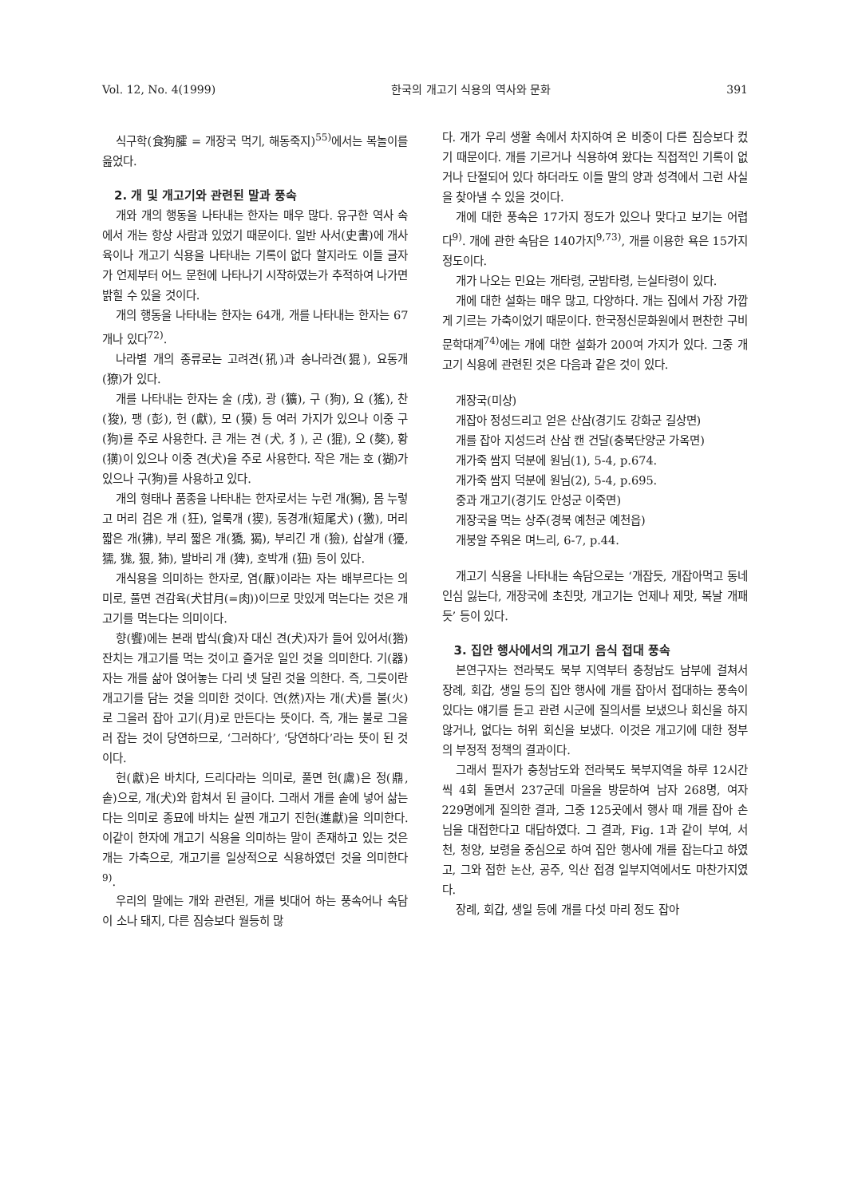Vol. 12, No. 4(1999) 한국의 개고기 식용의 역사와 문화 391
식구학(食狗臛 = 개장국 먹기, 해동죽지)<sup>55)</sup>에서는 복놀이를 읊었다.
2. 개 및 개고기와 관련된 말과 풍속
개와 개의 행동을 나타내는 한자는 매우 많다. 유구한 역사 속에서 개는 항상 사람과 있었기 때문이다. 일반 사서(史書)에 개사육이나 개고기 식용을 나타내는 기록이 없다 할지라도 이들 글자가 언제부터 어느 문헌에 나타나기 시작하였는가 추적하여 나가면 밝힐 수 있을 것이다.
개의 행동을 나타내는 한자는 64개, 개를 나타내는 한자는 67개나 있다<sup>72)</sup>.
나라별 개의 종류로는 고려견(犼)과 송나라견(猑), 요동개 (獠)가 있다.
개를 나타내는 한자는 술 (戌), 광 (獷), 구 (狗), 요 (猺), 찬 (狻), 팽 (彭), 헌 (獻), 모 (獏) 등 여러 가지가 있으나 이중 구(狗)를 주로 사용한다. 큰 개는 견 (犬, 犭), 곤 (猑), 오 (獒), 황 (獚)이 있으나 이중 견(犬)을 주로 사용한다. 작은 개는 호 (猢)가 있으나 구(狗)를 사용하고 있다.
개의 형태나 품종을 나타내는 한자로서는 누런 개(獡), 몸 누렇고 머리 검은 개 (狂), 얼룩개 (猰), 동경개(短尾犬) (獥), 머리 짧은 개(狒), 부리 짧은 개(獢, 猲), 부리긴 개 (獫), 삽살개 (獶, 獳, 狵, 狠, 犻), 발바리 개 (猈), 호박개 (狃) 등이 있다.
개식용을 의미하는 한자로, 염(厭)이라는 자는 배부르다는 의미로, 풀면 견감육(犬甘月(=肉))이므로 맛있게 먹는다는 것은 개고기를 먹는다는 의미이다.
향(饗)에는 본래 밥식(食)자 대신 견(犬)자가 들어 있어서(㹾) 잔치는 개고기를 먹는 것이고 즐거운 일인 것을 의미한다. 기(器)자는 개를 삶아 얹어놓는 다리 넷 달린 것을 의한다. 즉, 그릇이란 개고기를 담는 것을 의미한 것이다. 연(然)자는 개(犬)를 불(火)로 그을러 잡아 고기(月)로 만든다는 뜻이다. 즉, 개는 불로 그을러 잡는 것이 당연하므로, ‘그러하다’, ‘당연하다’라는 뜻이 된 것이다.
헌(獻)은 바치다, 드리다라는 의미로, 풀면 헌(鬳)은 정(鼎, 솥)으로, 개(犬)와 합쳐서 된 글이다. 그래서 개를 솥에 넣어 삶는다는 의미로 종묘에 바치는 살찐 개고기 진헌(進獻)을 의미한다. 이같이 한자에 개고기 식용을 의미하는 말이 존재하고 있는 것은 개는 가축으로, 개고기를 일상적으로 식용하였던 것을 의미한다<sup>9)</sup>.
우리의 말에는 개와 관련된, 개를 빗대어 하는 풍속어나 속담이 소나 돼지, 다른 짐승보다 월등히 많
다. 개가 우리 생활 속에서 차지하여 온 비중이 다른 짐승보다 컸기 때문이다. 개를 기르거나 식용하여 왔다는 직접적인 기록이 없거나 단절되어 있다 하더라도 이들 말의 양과 성격에서 그런 사실을 찾아낼 수 있을 것이다.
개에 대한 풍속은 17가지 정도가 있으나 맞다고 보기는 어렵다<sup>9)</sup>. 개에 관한 속담은 140가지<sup>9,73)</sup>, 개를 이용한 욕은 15가지 정도이다.
개가 나오는 민요는 개타령, 군밤타령, 는실타령이 있다.
개에 대한 설화는 매우 많고, 다양하다. 개는 집에서 가장 가깝게 기르는 가축이었기 때문이다. 한국정신문화원에서 편찬한 구비문학대계<sup>74)</sup>에는 개에 대한 설화가 200여 가지가 있다. 그중 개고기 식용에 관련된 것은 다음과 같은 것이 있다.
개장국(미상)
개잡아 정성드리고 얻은 산삼(경기도 강화군 길상면)
개를 잡아 지성드려 산삼 캔 건달(충북단양군 가옥면)
개가죽 쌈지 덕분에 원님(1), 5-4, p.674.
개가죽 쌈지 덕분에 원님(2), 5-4, p.695.
중과 개고기(경기도 안성군 이죽면)
개장국을 먹는 상주(경북 예천군 예천읍)
개붕알 주워온 며느리, 6-7, p.44.
개고기 식용을 나타내는 속담으로는 ‘개잡듯, 개잡아먹고 동네 인심 잃는다, 개장국에 초친맛, 개고기는 언제나 제맛, 복날 개패듯’ 등이 있다.
3. 집안 행사에서의 개고기 음식 접대 풍속
본연구자는 전라북도 북부 지역부터 충청남도 남부에 걸쳐서 장례, 회갑, 생일 등의 집안 행사에 개를 잡아서 접대하는 풍속이 있다는 얘기를 듣고 관련 시군에 질의서를 보냈으나 회신을 하지 않거나, 없다는 허위 회신을 보냈다. 이것은 개고기에 대한 정부의 부정적 정책의 결과이다.
그래서 필자가 충청남도와 전라북도 북부지역을 하루 12시간씩 4회 돌면서 237군데 마을을 방문하여 남자 268명, 여자 229명에게 질의한 결과, 그중 125곳에서 행사 때 개를 잡아 손님을 대접한다고 대답하였다. 그 결과, Fig. 1과 같이 부여, 서천, 청양, 보령을 중심으로 하여 집안 행사에 개를 잡는다고 하였고, 그와 접한 논산, 공주, 익산 접경 일부지역에서도 마찬가지였다.
장례, 회갑, 생일 등에 개를 다섯 마리 정도 잡아